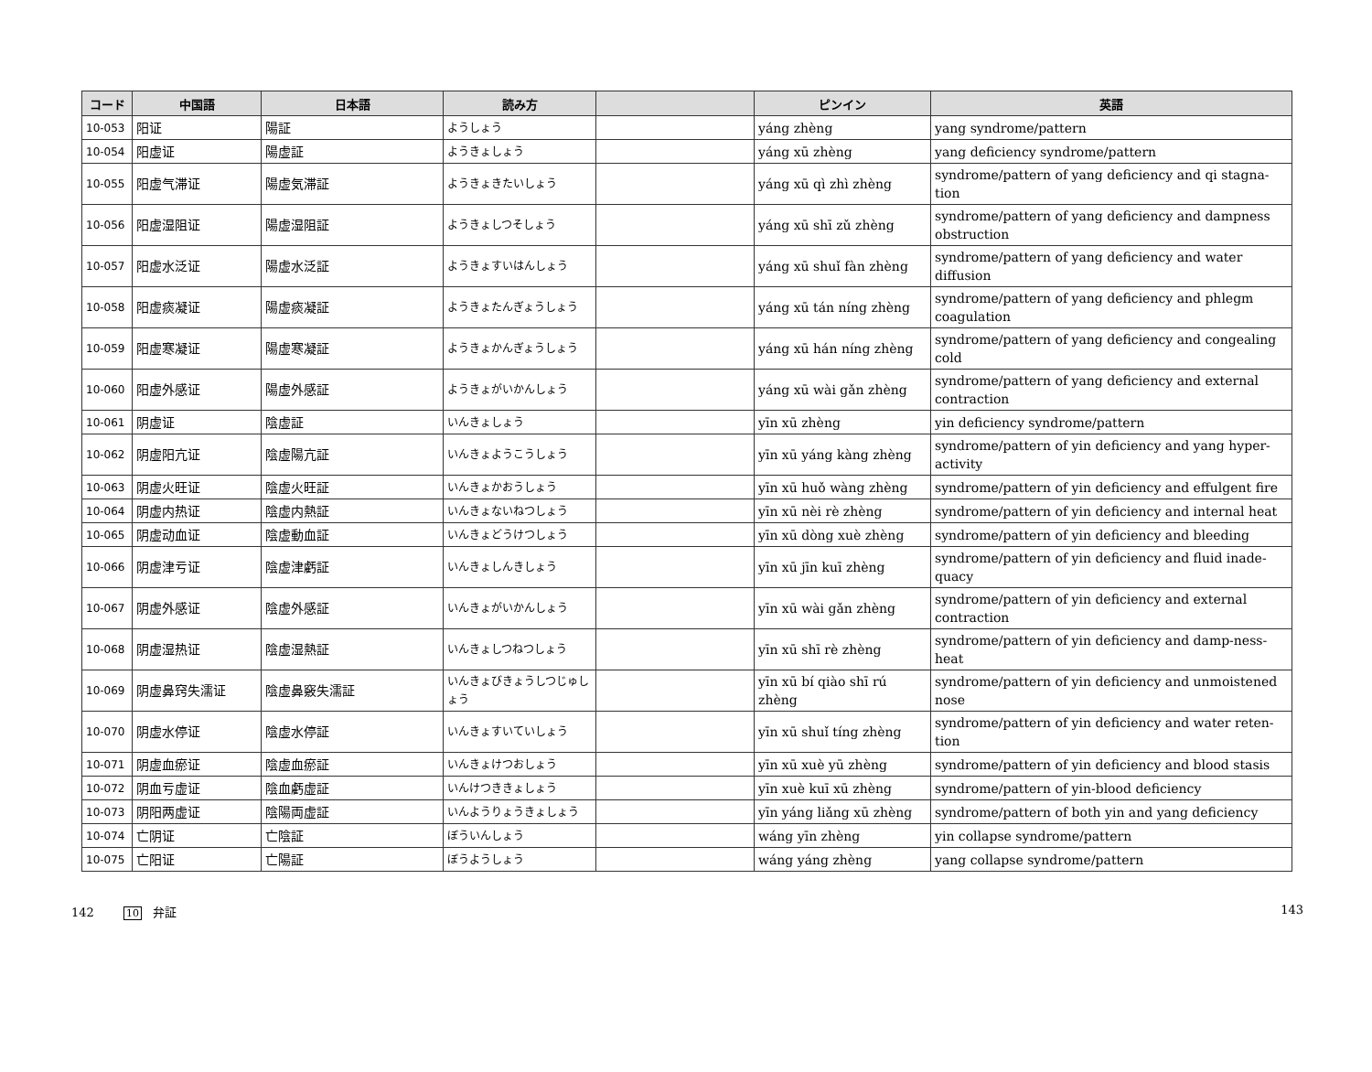| コード | 中国語 | 日本語 | 読み方 | | ピンイン | 英語 |
| --- | --- | --- | --- | --- | --- | --- |
| 10-053 | 阳证 | 陽証 | ようしょう | | yáng zhèng | yang syndrome/pattern |
| 10-054 | 阳虚证 | 陽虚証 | ようきょしょう | | yáng xū zhèng | yang deficiency syndrome/pattern |
| 10-055 | 阳虚气滞证 | 陽虚気滞証 | ようきょきたいしょう | | yáng xū qì zhì zhèng | syndrome/pattern of yang deficiency and qi stagna-tion |
| 10-056 | 阳虚湿阻证 | 陽虚湿阻証 | ようきょしつそしょう | | yáng xū shī zǔ zhèng | syndrome/pattern of yang deficiency and dampness obstruction |
| 10-057 | 阳虚水泛证 | 陽虚水泛証 | ようきょすいはんしょう | | yáng xū shuǐ fàn zhèng | syndrome/pattern of yang deficiency and water diffusion |
| 10-058 | 阳虚痰凝证 | 陽虚痰凝証 | ようきょたんぎょうしょう | | yáng xū tán níng zhèng | syndrome/pattern of yang deficiency and phlegm coagulation |
| 10-059 | 阳虚寒凝证 | 陽虚寒凝証 | ようきょかんぎょうしょう | | yáng xū hán níng zhèng | syndrome/pattern of yang deficiency and congealing cold |
| 10-060 | 阳虚外感证 | 陽虚外感証 | ようきょがいかんしょう | | yáng xū wài gǎn zhèng | syndrome/pattern of yang deficiency and external contraction |
| 10-061 | 阴虚证 | 陰虚証 | いんきょしょう | | yīn xū zhèng | yin deficiency syndrome/pattern |
| 10-062 | 阴虚阳亢证 | 陰虚陽亢証 | いんきょようこうしょう | | yīn xū yáng kàng zhèng | syndrome/pattern of yin deficiency and yang hyper-activity |
| 10-063 | 阴虚火旺证 | 陰虚火旺証 | いんきょかおうしょう | | yīn xū huǒ wàng zhèng | syndrome/pattern of yin deficiency and effulgent fire |
| 10-064 | 阴虚内热证 | 陰虚内熱証 | いんきょないねつしょう | | yīn xū nèi rè zhèng | syndrome/pattern of yin deficiency and internal heat |
| 10-065 | 阴虚动血证 | 陰虚動血証 | いんきょどうけつしょう | | yīn xū dòng xuè zhèng | syndrome/pattern of yin deficiency and bleeding |
| 10-066 | 阴虚津亏证 | 陰虚津虧証 | いんきょしんきしょう | | yīn xū jīn kuī zhèng | syndrome/pattern of yin deficiency and fluid inade-quacy |
| 10-067 | 阴虚外感证 | 陰虚外感証 | いんきょがいかんしょう | | yīn xū wài gǎn zhèng | syndrome/pattern of yin deficiency and external contraction |
| 10-068 | 阴虚湿热证 | 陰虚湿熱証 | いんきょしつねつしょう | | yīn xū shī rè zhèng | syndrome/pattern of yin deficiency and damp-ness-heat |
| 10-069 | 阴虚鼻窍失濡证 | 陰虚鼻竅失濡証 | いんきょびきょうしつじゅしょう | | yīn xū bí qiào shī rú zhèng | syndrome/pattern of yin deficiency and unmoistened nose |
| 10-070 | 阴虚水停证 | 陰虚水停証 | いんきょすいていしょう | | yīn xū shuǐ tíng zhèng | syndrome/pattern of yin deficiency and water reten-tion |
| 10-071 | 阴虚血瘀证 | 陰虚血瘀証 | いんきょけつおしょう | | yīn xū xuè yū zhèng | syndrome/pattern of yin deficiency and blood stasis |
| 10-072 | 阴血亏虚证 | 陰血虧虚証 | いんけつききょしょう | | yīn xuè kuī xū zhèng | syndrome/pattern of yin-blood deficiency |
| 10-073 | 阴阳两虚证 | 陰陽両虚証 | いんようりょうきょしょう | | yīn yáng liǎng xū zhèng | syndrome/pattern of both yin and yang deficiency |
| 10-074 | 亡阴证 | 亡陰証 | ぼういんしょう | | wáng yīn zhèng | yin collapse syndrome/pattern |
| 10-075 | 亡阳证 | 亡陽証 | ぼうようしょう | | wáng yáng zhèng | yang collapse syndrome/pattern |
142 10 弁証 143